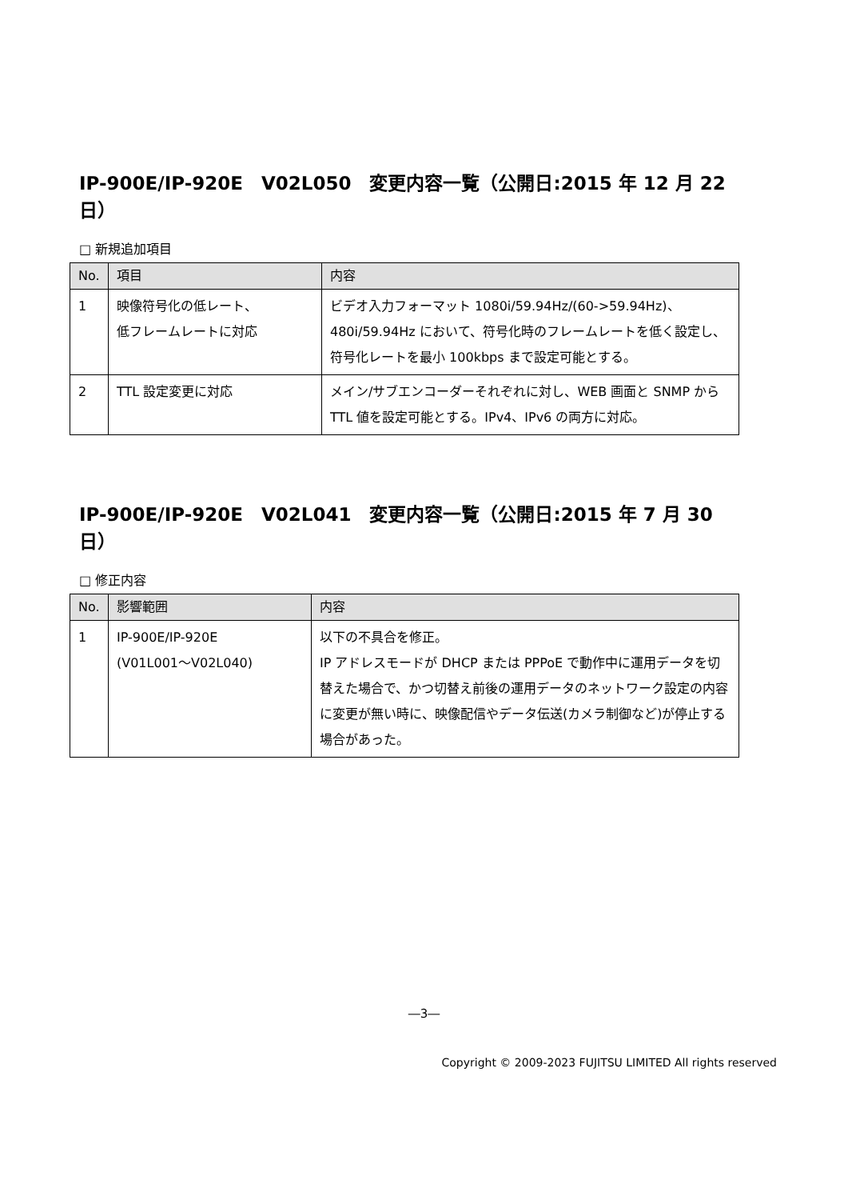IP-900E/IP-920E　V02L050　変更内容一覧（公開日:2015 年 12 月 22 日）
□ 新規追加項目
| No. | 項目 | 内容 |
| --- | --- | --- |
| 1 | 映像符号化の低レート、 低フレームレートに対応 | ビデオ入力フォーマット 1080i/59.94Hz/(60->59.94Hz)、480i/59.94Hz において、符号化時のフレームレートを低く設定し、符号化レートを最小 100kbps まで設定可能とする。 |
| 2 | TTL 設定変更に対応 | メイン/サブエンコーダーそれぞれに対し、WEB 画面と SNMP から TTL 値を設定可能とする。IPv4、IPv6 の両方に対応。 |
IP-900E/IP-920E　V02L041　変更内容一覧（公開日:2015 年 7 月 30 日）
□ 修正内容
| No. | 影響範囲 | 内容 |
| --- | --- | --- |
| 1 | IP-900E/IP-920E (V01L001～V02L040) | 以下の不具合を修正。 IP アドレスモードが DHCP または PPPoE で動作中に運用データを切替えた場合で、かつ切替え前後の運用データのネットワーク設定の内容に変更が無い時に、映像配信やデータ伝送(カメラ制御など)が停止する場合があった。 |
―3―
Copyright © 2009-2023 FUJITSU LIMITED All rights reserved